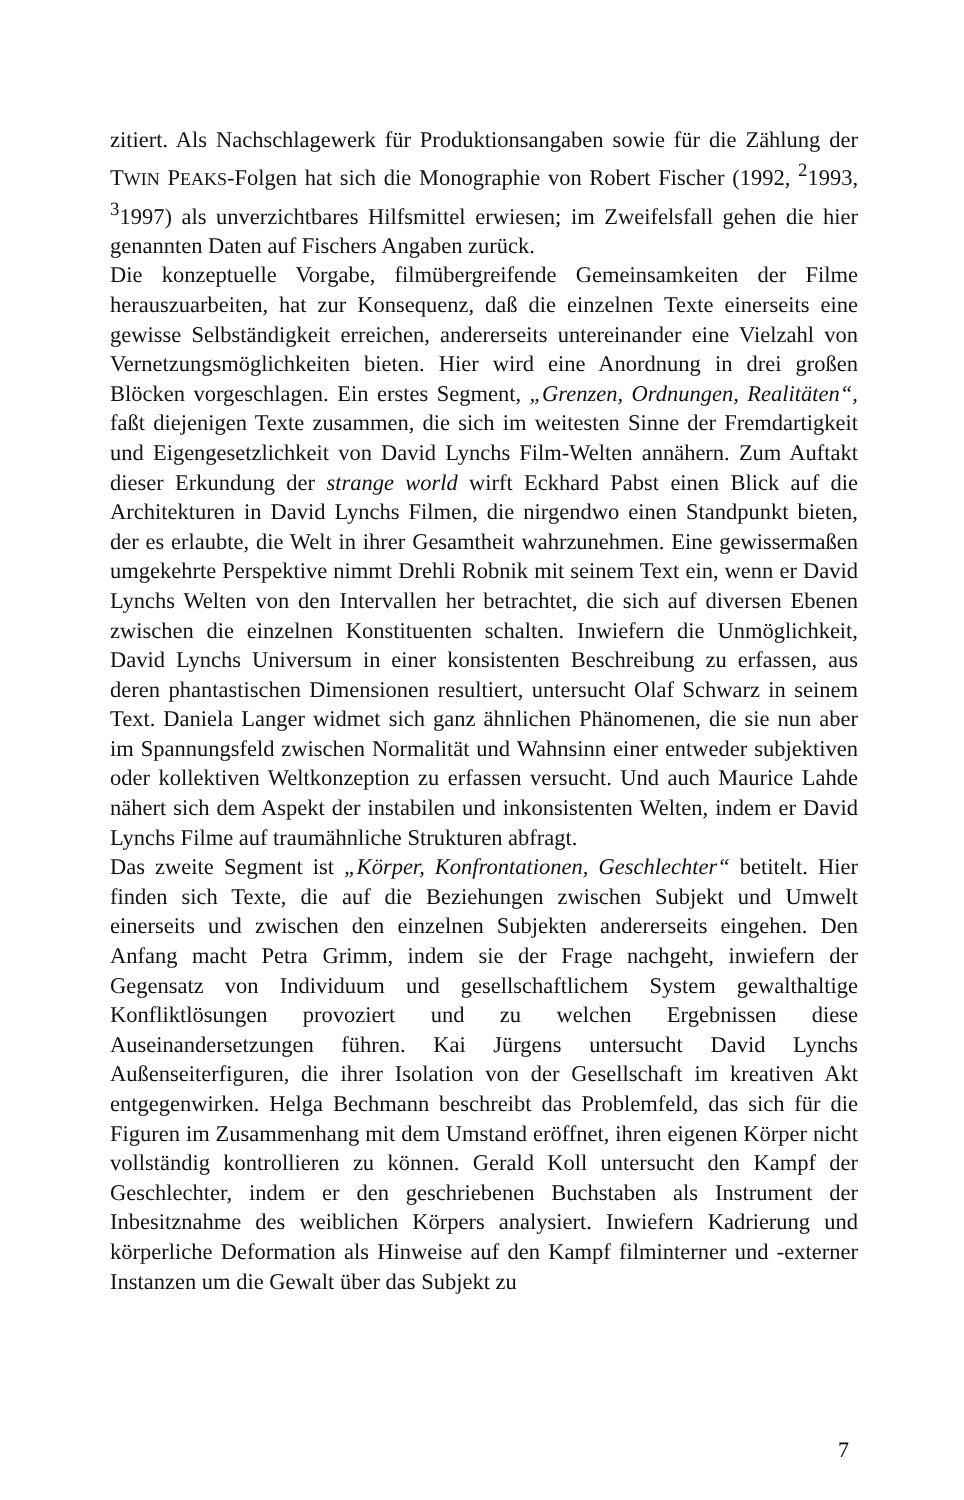zitiert. Als Nachschlagewerk für Produktionsangaben sowie für die Zählung der TWIN PEAKS-Folgen hat sich die Monographie von Robert Fischer (1992, <sup>2</sup>1993, <sup>3</sup>1997) als unverzichtbares Hilfsmittel erwiesen; im Zweifelsfall gehen die hier genannten Daten auf Fischers Angaben zurück.
Die konzeptuelle Vorgabe, filmübergreifende Gemeinsamkeiten der Filme herauszuarbeiten, hat zur Konsequenz, daß die einzelnen Texte einerseits eine gewisse Selbständigkeit erreichen, andererseits untereinander eine Vielzahl von Vernetzungsmöglichkeiten bieten. Hier wird eine Anordnung in drei großen Blöcken vorgeschlagen. Ein erstes Segment, „Grenzen, Ordnungen, Realitäten“, faßt diejenigen Texte zusammen, die sich im weitesten Sinne der Fremdartigkeit und Eigengesetzlichkeit von David Lynchs Film-Welten annähern. Zum Auftakt dieser Erkundung der strange world wirft Eckhard Pabst einen Blick auf die Architekturen in David Lynchs Filmen, die nirgendwo einen Standpunkt bieten, der es erlaubte, die Welt in ihrer Gesamtheit wahrzunehmen. Eine gewissermaßen umgekehrte Perspektive nimmt Drehli Robnik mit seinem Text ein, wenn er David Lynchs Welten von den Intervallen her betrachtet, die sich auf diversen Ebenen zwischen die einzelnen Konstituenten schalten. Inwiefern die Unmöglichkeit, David Lynchs Universum in einer konsistenten Beschreibung zu erfassen, aus deren phantastischen Dimensionen resultiert, untersucht Olaf Schwarz in seinem Text. Daniela Langer widmet sich ganz ähnlichen Phänomenen, die sie nun aber im Spannungsfeld zwischen Normalität und Wahnsinn einer entweder subjektiven oder kollektiven Weltkonzeption zu erfassen versucht. Und auch Maurice Lahde nähert sich dem Aspekt der instabilen und inkonsistenten Welten, indem er David Lynchs Filme auf traumähnliche Strukturen abfragt.
Das zweite Segment ist „Körper, Konfrontationen, Geschlechter“ betitelt. Hier finden sich Texte, die auf die Beziehungen zwischen Subjekt und Umwelt einerseits und zwischen den einzelnen Subjekten andererseits eingehen. Den Anfang macht Petra Grimm, indem sie der Frage nachgeht, inwiefern der Gegensatz von Individuum und gesellschaftlichem System gewalthaltige Konfliktlösungen provoziert und zu welchen Ergebnissen diese Auseinandersetzungen führen. Kai Jürgens untersucht David Lynchs Außenseiterfiguren, die ihrer Isolation von der Gesellschaft im kreativen Akt entgegenwirken. Helga Bechmann beschreibt das Problemfeld, das sich für die Figuren im Zusammenhang mit dem Umstand eröffnet, ihren eigenen Körper nicht vollständig kontrollieren zu können. Gerald Koll untersucht den Kampf der Geschlechter, indem er den geschriebenen Buchstaben als Instrument der Inbesitznahme des weiblichen Körpers analysiert. Inwiefern Kadrierung und körperliche Deformation als Hinweise auf den Kampf filminterner und -externer Instanzen um die Gewalt über das Subjekt zu
7